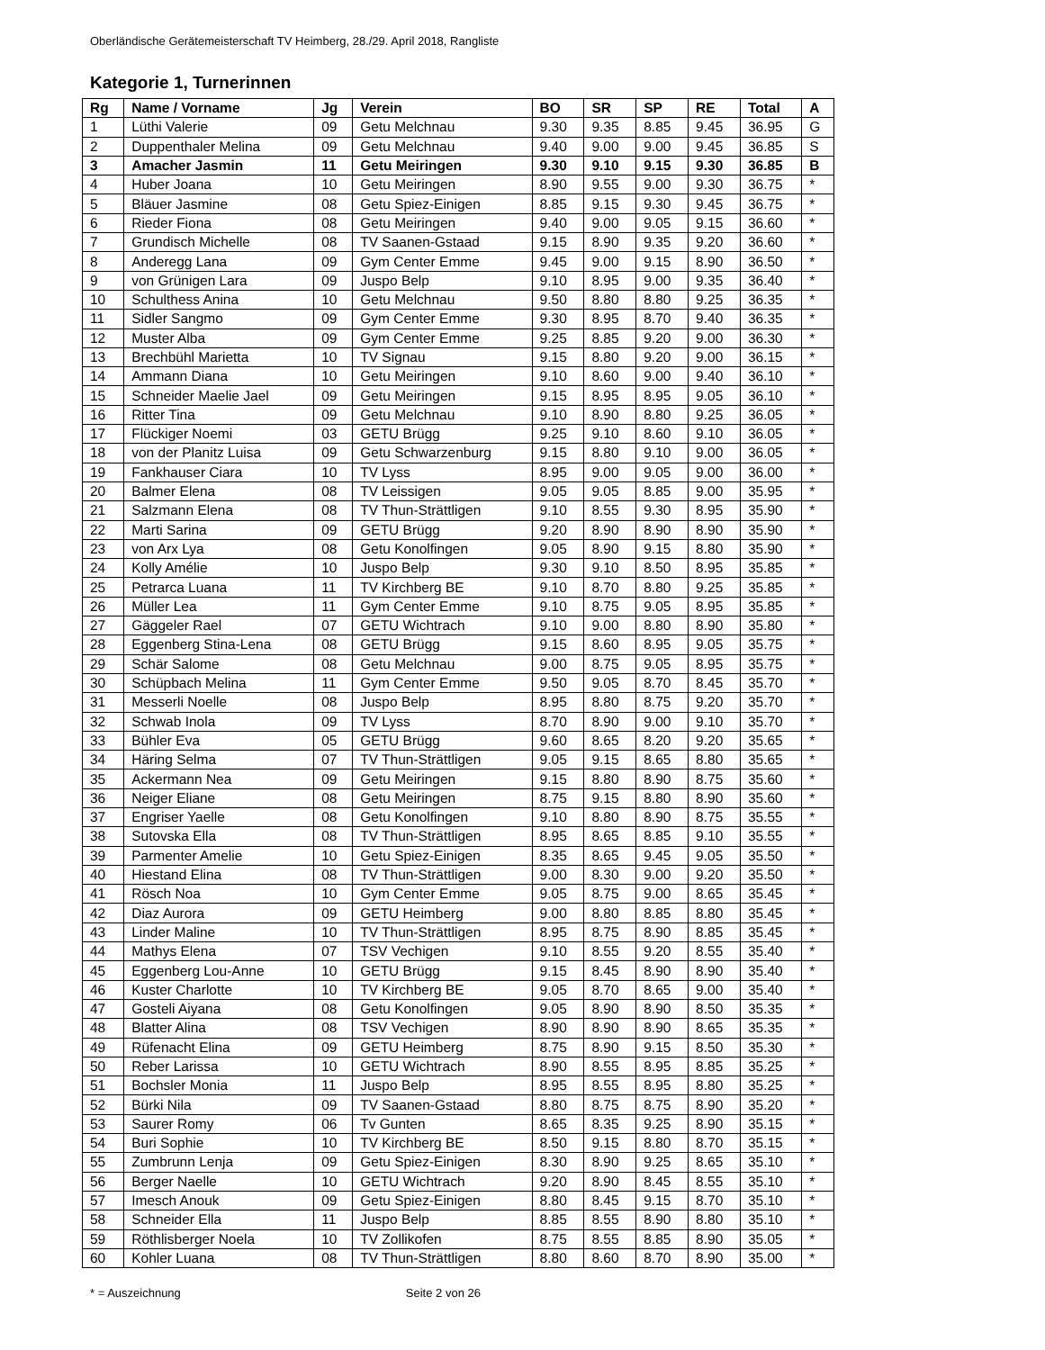Oberländische Gerätemeisterschaft TV Heimberg, 28./29. April 2018, Rangliste
Kategorie 1, Turnerinnen
| Rg | Name / Vorname | Jg | Verein | BO | SR | SP | RE | Total | A |
| --- | --- | --- | --- | --- | --- | --- | --- | --- | --- |
| 1 | Lüthi Valerie | 09 | Getu Melchnau | 9.30 | 9.35 | 8.85 | 9.45 | 36.95 | G |
| 2 | Duppenthaler Melina | 09 | Getu Melchnau | 9.40 | 9.00 | 9.00 | 9.45 | 36.85 | S |
| 3 | Amacher Jasmin | 11 | Getu Meiringen | 9.30 | 9.10 | 9.15 | 9.30 | 36.85 | B |
| 4 | Huber Joana | 10 | Getu Meiringen | 8.90 | 9.55 | 9.00 | 9.30 | 36.75 | * |
| 5 | Bläuer Jasmine | 08 | Getu Spiez-Einigen | 8.85 | 9.15 | 9.30 | 9.45 | 36.75 | * |
| 6 | Rieder Fiona | 08 | Getu Meiringen | 9.40 | 9.00 | 9.05 | 9.15 | 36.60 | * |
| 7 | Grundisch Michelle | 08 | TV Saanen-Gstaad | 9.15 | 8.90 | 9.35 | 9.20 | 36.60 | * |
| 8 | Anderegg Lana | 09 | Gym Center Emme | 9.45 | 9.00 | 9.15 | 8.90 | 36.50 | * |
| 9 | von Grünigen Lara | 09 | Juspo Belp | 9.10 | 8.95 | 9.00 | 9.35 | 36.40 | * |
| 10 | Schulthess Anina | 10 | Getu Melchnau | 9.50 | 8.80 | 8.80 | 9.25 | 36.35 | * |
| 11 | Sidler Sangmo | 09 | Gym Center Emme | 9.30 | 8.95 | 8.70 | 9.40 | 36.35 | * |
| 12 | Muster Alba | 09 | Gym Center Emme | 9.25 | 8.85 | 9.20 | 9.00 | 36.30 | * |
| 13 | Brechbühl Marietta | 10 | TV Signau | 9.15 | 8.80 | 9.20 | 9.00 | 36.15 | * |
| 14 | Ammann Diana | 10 | Getu Meiringen | 9.10 | 8.60 | 9.00 | 9.40 | 36.10 | * |
| 15 | Schneider Maelie Jael | 09 | Getu Meiringen | 9.15 | 8.95 | 8.95 | 9.05 | 36.10 | * |
| 16 | Ritter Tina | 09 | Getu Melchnau | 9.10 | 8.90 | 8.80 | 9.25 | 36.05 | * |
| 17 | Flückiger Noemi | 03 | GETU Brügg | 9.25 | 9.10 | 8.60 | 9.10 | 36.05 | * |
| 18 | von der Planitz Luisa | 09 | Getu Schwarzenburg | 9.15 | 8.80 | 9.10 | 9.00 | 36.05 | * |
| 19 | Fankhauser Ciara | 10 | TV Lyss | 8.95 | 9.00 | 9.05 | 9.00 | 36.00 | * |
| 20 | Balmer Elena | 08 | TV Leissigen | 9.05 | 9.05 | 8.85 | 9.00 | 35.95 | * |
| 21 | Salzmann Elena | 08 | TV Thun-Strättligen | 9.10 | 8.55 | 9.30 | 8.95 | 35.90 | * |
| 22 | Marti Sarina | 09 | GETU Brügg | 9.20 | 8.90 | 8.90 | 8.90 | 35.90 | * |
| 23 | von Arx Lya | 08 | Getu Konolfingen | 9.05 | 8.90 | 9.15 | 8.80 | 35.90 | * |
| 24 | Kolly Amélie | 10 | Juspo Belp | 9.30 | 9.10 | 8.50 | 8.95 | 35.85 | * |
| 25 | Petrarca Luana | 11 | TV Kirchberg BE | 9.10 | 8.70 | 8.80 | 9.25 | 35.85 | * |
| 26 | Müller Lea | 11 | Gym Center Emme | 9.10 | 8.75 | 9.05 | 8.95 | 35.85 | * |
| 27 | Gäggeler Rael | 07 | GETU Wichtrach | 9.10 | 9.00 | 8.80 | 8.90 | 35.80 | * |
| 28 | Eggenberg Stina-Lena | 08 | GETU Brügg | 9.15 | 8.60 | 8.95 | 9.05 | 35.75 | * |
| 29 | Schär Salome | 08 | Getu Melchnau | 9.00 | 8.75 | 9.05 | 8.95 | 35.75 | * |
| 30 | Schüpbach Melina | 11 | Gym Center Emme | 9.50 | 9.05 | 8.70 | 8.45 | 35.70 | * |
| 31 | Messerli Noelle | 08 | Juspo Belp | 8.95 | 8.80 | 8.75 | 9.20 | 35.70 | * |
| 32 | Schwab Inola | 09 | TV Lyss | 8.70 | 8.90 | 9.00 | 9.10 | 35.70 | * |
| 33 | Bühler Eva | 05 | GETU Brügg | 9.60 | 8.65 | 8.20 | 9.20 | 35.65 | * |
| 34 | Häring Selma | 07 | TV Thun-Strättligen | 9.05 | 9.15 | 8.65 | 8.80 | 35.65 | * |
| 35 | Ackermann Nea | 09 | Getu Meiringen | 9.15 | 8.80 | 8.90 | 8.75 | 35.60 | * |
| 36 | Neiger Eliane | 08 | Getu Meiringen | 8.75 | 9.15 | 8.80 | 8.90 | 35.60 | * |
| 37 | Engriser Yaelle | 08 | Getu Konolfingen | 9.10 | 8.80 | 8.90 | 8.75 | 35.55 | * |
| 38 | Sutovska Ella | 08 | TV Thun-Strättligen | 8.95 | 8.65 | 8.85 | 9.10 | 35.55 | * |
| 39 | Parmenter Amelie | 10 | Getu Spiez-Einigen | 8.35 | 8.65 | 9.45 | 9.05 | 35.50 | * |
| 40 | Hiestand Elina | 08 | TV Thun-Strättligen | 9.00 | 8.30 | 9.00 | 9.20 | 35.50 | * |
| 41 | Rösch Noa | 10 | Gym Center Emme | 9.05 | 8.75 | 9.00 | 8.65 | 35.45 | * |
| 42 | Diaz Aurora | 09 | GETU Heimberg | 9.00 | 8.80 | 8.85 | 8.80 | 35.45 | * |
| 43 | Linder Maline | 10 | TV Thun-Strättligen | 8.95 | 8.75 | 8.90 | 8.85 | 35.45 | * |
| 44 | Mathys Elena | 07 | TSV Vechigen | 9.10 | 8.55 | 9.20 | 8.55 | 35.40 | * |
| 45 | Eggenberg Lou-Anne | 10 | GETU Brügg | 9.15 | 8.45 | 8.90 | 8.90 | 35.40 | * |
| 46 | Kuster Charlotte | 10 | TV Kirchberg BE | 9.05 | 8.70 | 8.65 | 9.00 | 35.40 | * |
| 47 | Gosteli Aiyana | 08 | Getu Konolfingen | 9.05 | 8.90 | 8.90 | 8.50 | 35.35 | * |
| 48 | Blatter Alina | 08 | TSV Vechigen | 8.90 | 8.90 | 8.90 | 8.65 | 35.35 | * |
| 49 | Rüfenacht Elina | 09 | GETU Heimberg | 8.75 | 8.90 | 9.15 | 8.50 | 35.30 | * |
| 50 | Reber Larissa | 10 | GETU Wichtrach | 8.90 | 8.55 | 8.95 | 8.85 | 35.25 | * |
| 51 | Bochsler Monia | 11 | Juspo Belp | 8.95 | 8.55 | 8.95 | 8.80 | 35.25 | * |
| 52 | Bürki Nila | 09 | TV Saanen-Gstaad | 8.80 | 8.75 | 8.75 | 8.90 | 35.20 | * |
| 53 | Saurer Romy | 06 | Tv Gunten | 8.65 | 8.35 | 9.25 | 8.90 | 35.15 | * |
| 54 | Buri Sophie | 10 | TV Kirchberg BE | 8.50 | 9.15 | 8.80 | 8.70 | 35.15 | * |
| 55 | Zumbrunn Lenja | 09 | Getu Spiez-Einigen | 8.30 | 8.90 | 9.25 | 8.65 | 35.10 | * |
| 56 | Berger Naelle | 10 | GETU Wichtrach | 9.20 | 8.90 | 8.45 | 8.55 | 35.10 | * |
| 57 | Imesch Anouk | 09 | Getu Spiez-Einigen | 8.80 | 8.45 | 9.15 | 8.70 | 35.10 | * |
| 58 | Schneider Ella | 11 | Juspo Belp | 8.85 | 8.55 | 8.90 | 8.80 | 35.10 | * |
| 59 | Röthlisberger Noela | 10 | TV Zollikofen | 8.75 | 8.55 | 8.85 | 8.90 | 35.05 | * |
| 60 | Kohler Luana | 08 | TV Thun-Strättligen | 8.80 | 8.60 | 8.70 | 8.90 | 35.00 | * |
* = Auszeichnung Seite 2 von 26